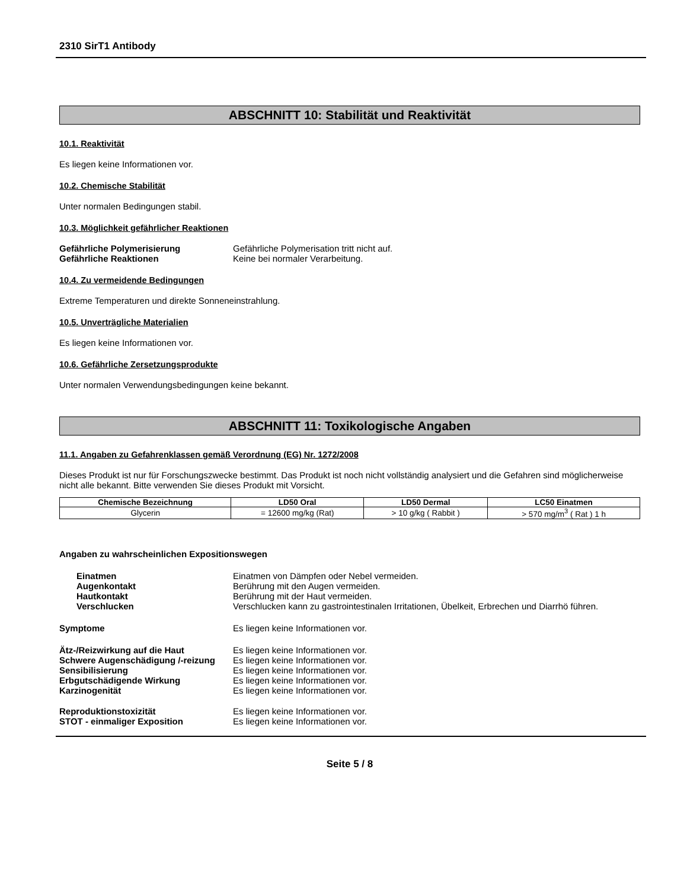2310 SirT1 Antibody
ABSCHNITT 10: Stabilität und Reaktivität
10.1. Reaktivität
Es liegen keine Informationen vor.
10.2. Chemische Stabilität
Unter normalen Bedingungen stabil.
10.3. Möglichkeit gefährlicher Reaktionen
Gefährliche Polymerisierung Gefährliche Polymerisation tritt nicht auf.
Gefährliche Reaktionen Keine bei normaler Verarbeitung.
10.4. Zu vermeidende Bedingungen
Extreme Temperaturen und direkte Sonneneinstrahlung.
10.5. Unverträgliche Materialien
Es liegen keine Informationen vor.
10.6. Gefährliche Zersetzungsprodukte
Unter normalen Verwendungsbedingungen keine bekannt.
ABSCHNITT 11: Toxikologische Angaben
11.1. Angaben zu Gefahrenklassen gemäß Verordnung (EG) Nr. 1272/2008
Dieses Produkt ist nur für Forschungszwecke bestimmt. Das Produkt ist noch nicht vollständig analysiert und die Gefahren sind möglicherweise nicht alle bekannt. Bitte verwenden Sie dieses Produkt mit Vorsicht.
| Chemische Bezeichnung | LD50 Oral | LD50 Dermal | LC50 Einatmen |
| --- | --- | --- | --- |
| Glycerin | = 12600 mg/kg (Rat) | > 10 g/kg ( Rabbit ) | > 570 mg/m<sup>3</sup> ( Rat ) 1 h |
Angaben zu wahrscheinlichen Expositionswegen
Einatmen Einatmen von Dämpfen oder Nebel vermeiden.
Augenkontakt Berührung mit den Augen vermeiden.
Hautkontakt Berührung mit der Haut vermeiden.
Verschlucken Verschlucken kann zu gastrointestinalen Irritationen, Übelkeit, Erbrechen und Diarrhö führen.
Symptome Es liegen keine Informationen vor.
Ätz-/Reizwirkung auf die Haut Es liegen keine Informationen vor.
Schwere Augenschädigung /-reizung
Es liegen keine Informationen vor.
Sensibilisierung Es liegen keine Informationen vor.
Erbgutschädigende Wirkung Es liegen keine Informationen vor.
Karzinogenität Es liegen keine Informationen vor.
Reproduktionstoxizität Es liegen keine Informationen vor.
STOT - einmaliger Exposition Es liegen keine Informationen vor.
Seite 5 / 8